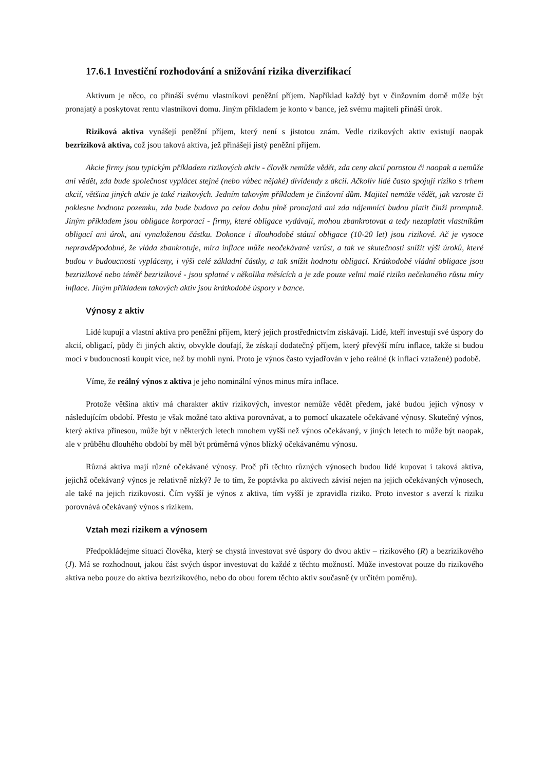17.6.1 Investiční rozhodování a snižování rizika diverzifikací
Aktivum je něco, co přináší svému vlastníkovi peněžní příjem. Například každý byt v činžovním domě může být pronajatý a poskytovat rentu vlastníkovi domu. Jiným příkladem je konto v bance, jež svému majiteli přináší úrok.
Riziková aktiva vynášejí peněžní příjem, který není s jistotou znám. Vedle rizikových aktiv existují naopak bezriziková aktiva, což jsou taková aktiva, jež přinášejí jistý peněžní příjem.
Akcie firmy jsou typickým příkladem rizikových aktiv - člověk nemůže vědět, zda ceny akcií porostou či naopak a nemůže ani vědět, zda bude společnost vyplácet stejné (nebo vůbec nějaké) dividendy z akcií. Ačkoliv lidé často spojují riziko s trhem akcií, většina jiných aktiv je také rizikových. Jedním takovým příkladem je činžovní dům. Majitel nemůže vědět, jak vzroste či poklesne hodnota pozemku, zda bude budova po celou dobu plně pronajatá ani zda nájemníci budou platit činži promptně. Jiným příkladem jsou obligace korporací - firmy, které obligace vydávají, mohou zbankrotovat a tedy nezaplatit vlastníkům obligací ani úrok, ani vynaloženou částku. Dokonce i dlouhodobé státní obligace (10-20 let) jsou rizikové. Ač je vysoce nepravděpodobné, že vláda zbankrotuje, míra inflace může neočekávaně vzrůst, a tak ve skutečnosti snížit výši úroků, které budou v budoucnosti vypláceny, i výši celé základní částky, a tak snížit hodnotu obligací. Krátkodobé vládní obligace jsou bezrizikové nebo téměř bezrizikové - jsou splatné v několika měsících a je zde pouze velmi malé riziko nečekaného růstu míry inflace. Jiným příkladem takových aktiv jsou krátkodobé úspory v bance.
Výnosy z aktiv
Lidé kupují a vlastní aktiva pro peněžní příjem, který jejich prostřednictvím získávají. Lidé, kteří investují své úspory do akcií, obligací, půdy či jiných aktiv, obvykle doufají, že získají dodatečný příjem, který převýší míru inflace, takže si budou moci v budoucnosti koupit více, než by mohli nyní. Proto je výnos často vyjadřován v jeho reálné (k inflaci vztažené) podobě.
Víme, že reálný výnos z aktiva je jeho nominální výnos minus míra inflace.
Protože většina aktiv má charakter aktiv rizikových, investor nemůže vědět předem, jaké budou jejich výnosy v následujícím období. Přesto je však možné tato aktiva porovnávat, a to pomocí ukazatele očekávané výnosy. Skutečný výnos, který aktiva přinesou, může být v některých letech mnohem vyšší než výnos očekávaný, v jiných letech to může být naopak, ale v průběhu dlouhého období by měl být průměrná výnos blízký očekávanému výnosu.
Různá aktiva mají různé očekávané výnosy. Proč při těchto různých výnosech budou lidé kupovat i taková aktiva, jejichž očekávaný výnos je relativně nízký? Je to tím, že poptávka po aktivech závisí nejen na jejich očekávaných výnosech, ale také na jejich rizikovosti. Čím vyšší je výnos z aktiva, tím vyšší je zpravidla riziko. Proto investor s averzí k riziku porovnává očekávaný výnos s rizikem.
Vztah mezi rizikem a výnosem
Předpokládejme situaci člověka, který se chystá investovat své úspory do dvou aktiv – rizikového (R) a bezrizikového (J). Má se rozhodnout, jakou část svých úspor investovat do každé z těchto možností. Může investovat pouze do rizikového aktiva nebo pouze do aktiva bezrizikového, nebo do obou forem těchto aktiv současně (v určitém poměru).